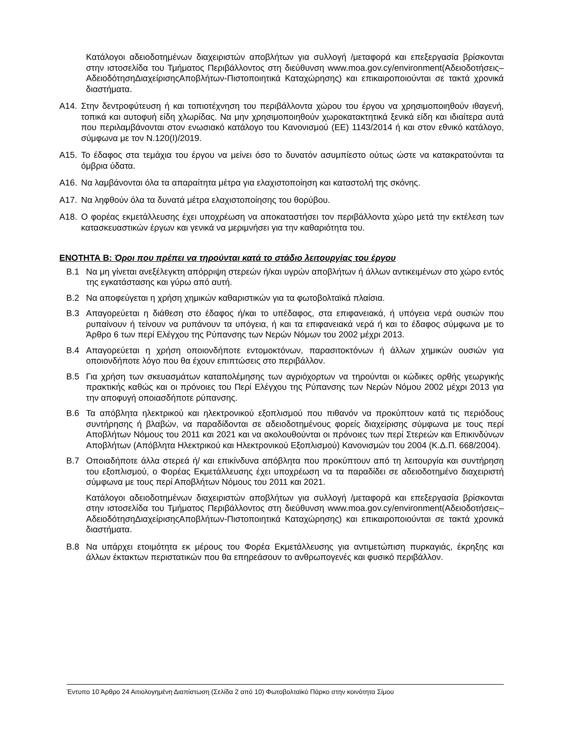Κατάλογοι αδειοδοτημένων διαχειριστών αποβλήτων για συλλογή /μεταφορά και επεξεργασία βρίσκονται στην ιστοσελίδα του Τμήματος Περιβάλλοντος στη διεύθυνση www.moa.gov.cy/environment(Αδειοδοτήσεις–ΑδειοδότησηΔιαχείρισηςΑποβλήτων-Πιστοποιητικά Καταχώρησης) και επικαιροποιούνται σε τακτά χρονικά διαστήματα.
Α14. Στην δεντροφύτευση ή και τοπιοτέχνηση του περιβάλλοντα χώρου του έργου να χρησιμοποιηθούν ιθαγενή, τοπικά και αυτοφυή είδη χλωρίδας. Να μην χρησιμοποιηθούν χωροκατακτητικά ξενικά είδη και ιδιαίτερα αυτά που περιλαμβάνονται στον ενωσιακό κατάλογο του Κανονισμού (ΕΕ) 1143/2014 ή και στον εθνικό κατάλογο, σύμφωνα με τον Ν.120(Ι)/2019.
Α15. Το έδαφος στα τεμάχια του έργου να μείνει όσο το δυνατόν ασυμπίεστο ούτως ώστε να κατακρατούνται τα όμβρια ύδατα.
Α16. Να λαμβάνονται όλα τα απαραίτητα μέτρα για ελαχιστοποίηση και καταστολή της σκόνης.
Α17. Να ληφθούν όλα τα δυνατά μέτρα ελαχιστοποίησης του θορύβου.
Α18. Ο φορέας εκμετάλλευσης έχει υποχρέωση να αποκαταστήσει τον περιβάλλοντα χώρο μετά την εκτέλεση των κατασκευαστικών έργων και γενικά να μεριμνήσει για την καθαριότητα του.
ΕΝΟΤΗΤΑ Β: Όροι που πρέπει να τηρούνται κατά το στάδιο λειτουργίας του έργου
Β.1 Να μη γίνεται ανεξέλεγκτη απόρριψη στερεών ή/και υγρών αποβλήτων ή άλλων αντικειμένων στο χώρο εντός της εγκατάστασης και γύρω από αυτή.
Β.2 Να αποφεύγεται η χρήση χημικών καθαριστικών για τα φωτοβολταϊκά πλαίσια.
Β.3 Απαγορεύεται η διάθεση στο έδαφος ή/και το υπέδαφος, στα επιφανειακά, ή υπόγεια νερά ουσιών που ρυπαίνουν ή τείνουν να ρυπάνουν τα υπόγεια, ή και τα επιφανειακά νερά ή και το έδαφος σύμφωνα με το Άρθρο 6 των περί Ελέγχου της Ρύπανσης των Νερών Νόμων του 2002 μέχρι 2013.
Β.4 Απαγορεύεται η χρήση οποιονδήποτε εντομοκτόνων, παρασιτοκτόνων ή άλλων χημικών ουσιών για οποιονδήποτε λόγο που θα έχουν επιπτώσεις στο περιβάλλον.
Β.5 Για χρήση των σκευασμάτων καταπολέμησης των αγριόχορτων να τηρούνται οι κώδικες ορθής γεωργικής πρακτικής καθώς και οι πρόνοιες του Περί Ελέγχου της Ρύπανσης των Νερών Νόμου 2002 μέχρι 2013 για την αποφυγή οποιασδήποτε ρύπανσης.
Β.6 Τα απόβλητα ηλεκτρικού και ηλεκτρονικού εξοπλισμού που πιθανόν να προκύπτουν κατά τις περιόδους συντήρησης ή βλαβών, να παραδίδονται σε αδειοδοτημένους φορείς διαχείρισης σύμφωνα με τους περί Αποβλήτων Νόμους του 2011 και 2021 και να ακολουθούνται οι πρόνοιες των περί Στερεών και Επικινδύνων Αποβλήτων (Απόβλητα Ηλεκτρικού και Ηλεκτρονικού Εξοπλισμού) Κανονισμών του 2004 (Κ.Δ.Π. 668/2004).
Β.7 Οποιαδήποτε άλλα στερεά ή/ και επικίνδυνα απόβλητα που προκύπτουν από τη λειτουργία και συντήρηση του εξοπλισμού, ο Φορέας Εκμετάλλευσης έχει υποχρέωση να τα παραδίδει σε αδειοδοτημένο διαχειριστή σύμφωνα με τους περί Αποβλήτων Νόμους του 2011 και 2021.
Κατάλογοι αδειοδοτημένων διαχειριστών αποβλήτων για συλλογή /μεταφορά και επεξεργασία βρίσκονται στην ιστοσελίδα του Τμήματος Περιβάλλοντος στη διεύθυνση www.moa.gov.cy/environment(Αδειοδοτήσεις–ΑδειοδότησηΔιαχείρισηςΑποβλήτων-Πιστοποιητικά Καταχώρησης) και επικαιροποιούνται σε τακτά χρονικά διαστήματα.
Β.8 Να υπάρχει ετοιμότητα εκ μέρους του Φορέα Εκμετάλλευσης για αντιμετώπιση πυρκαγιάς, έκρηξης και άλλων έκτακτων περιστατικών που θα επηρεάσουν το ανθρωπογενές και φυσικό περιβάλλον.
Έντυπο 10 Άρθρο 24 Αιτιολογημένη Διαπίστωση (Σελίδα 2 από 10) Φωτοβολταϊκό Πάρκο στην κοινότητα Σίμου